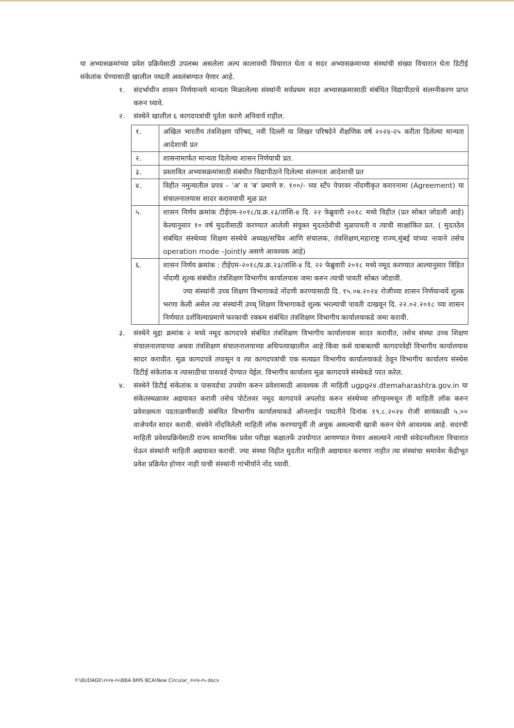या अभ्यासक्रमांच्या प्रवेश प्रक्रियेसाठी उपलब्ध असलेला अल्प कालावधी विचारात घेता व सदर अभ्यासक्रमाच्या संस्थांची संख्या विचारात घेता डिटीई संकेतांक घेण्यासाठी खालील पध्दती अवलंबण्यात येणार आहे.
१. संदर्भाधीन शासन निर्णयान्वये मान्यता मिळालेल्या संस्थांनी सर्वप्रथम सदर अभ्यासक्रमासाठी संबंधित विद्यापीठाचे संलग्नीकरण प्राप्त करुन घ्यावे.
२. संस्थेने खालील ६ कागदपत्रांची पूर्तता करणे अनिवार्य राहील.
| १. | अखिल भारतीय तंत्रशिक्षण परिषद, नवी दिल्ली या शिखर परिषदेने शैक्षणिक वर्ष २०२४-२५ करीता दिलेल्या मान्यता आदेशाची प्रत |
| २. | शासनामार्फत मान्यता दिलेल्या शासन निर्णयाची प्रत. |
| ३. | प्रस्तावित अभ्यासक्रमांसाठी संबंधीत विद्यापीठाने दिलेल्या संलग्नता आदेशाची प्रत |
| ४. | विहीत नमुन्यातील प्रपत्र - 'अ' व 'ब' प्रमाणे रु. १००/- च्या स्टॅंप पेपरवर नोंदणीकृत करारनामा (Agreement) या संचालनालयास सादर करावयाची मूळ प्रत |
| ५. | शासन निर्णय क्रमांक टीईएम-२०१८/प्र.क्र.२३/तांशि-४ दि. २२ फेब्रुवारी २०१८ मध्ये विहीत (प्रत सोबत जोडली आहे) केल्यानुसार १० वर्ष मुदतीसाठी करण्यात आलेली संयुक्त मुदतठेवीची मुळपावती व त्याची साक्षांकित प्रत. ( मुदतठेव संबंधित संस्थेच्या शिक्षण संस्थेचे अध्यक्ष/सचिव आणि संचालक, तंत्रशिक्षण,महाराष्ट्र राज्य,मुंबई यांच्या नावाने तसेच operation mode –Jointly असणे आवश्यक आहे) |
| ६. | शासन निर्णय क्रमांक : टीईएम-२०१८/प्र.क्र.२३/तांशि-४ दि. २२ फेब्रुवारी २०१८ मध्ये नमूद करण्यात आल्यानुसार विहित नोंदणी शुल्क संबंधीत तंत्रशिक्षण विभागीय कार्यालयास जमा करुन त्याची पावती सोबत जोडावी. ज्या संस्थांनी उच्च शिक्षण विभागाकडे नोंदणी करण्यासाठी दि. १५.०७.२०२४ रोजीच्या शासन निर्णयान्वयें शुल्क भरणा केली असेल त्या संस्थांनी उच्च् शिक्षण विभागाकडे शुल्क भरल्याची पावती दाखवून दि. २२.०२.२०१८ च्या शासन निर्णयात दर्शविल्याप्रमाणे फरकाची रक्कम संबंधित तंत्रशिक्षण विभागीय कार्यालयाकडे जमा करावी. |
३. संस्थेने मुद्दा क्रमांक २ मध्ये नमूद कागदपत्रे संबंधित तंत्रशिक्षण विभागीय कार्यालयास सादर करावीत, तसेच संस्था उच्च शिक्षण संचालनालयाच्या अथवा तंत्रशिक्षण संचालनालयाच्या अधिपत्याखालील आहे किंवा कसे याबाबतची कागदपत्रेही विभागीय कार्यालयास सादर करावीत. मूळ कागदपत्रे तपासून व त्या कागदपत्रांची एक सत्यप्रत विभागीय कार्यालयाकडे ठेवून विभागीय कार्यालय संस्थेस डिटीई संकेतांक व त्यासाठीचा पासवर्ड देण्यात येईल. विभागीय कार्यालय मूळ कागदपत्रे संस्थेकडे परत करेल.
४. संस्थेने डिटीई संकेतांक व पासवर्डचा उपयोग करुन प्रवेशासाठी आवश्यक ती माहिती ugpg२४.dtemaharashtra.gov.in या संकेतस्थळावर अद्ययावत करावी तसेच पोर्टलवर नमूद कागदपत्रे अपलोड करुन संस्थेच्या लॉगइनमधून ती माहिती लॉक करुन प्रवेशक्षमता पडताळणीसाठी संबंधित विभागीय कार्यालयाकडे ऑनलाईन पध्दतीने दिनांक १९.८.२०२४ रोजी सायंकाळी ५.०० वाजेपर्यंत सादर करावी. संस्थेने नोंदविलेली माहिती लॉक करण्यापूर्वी ती अचुक असल्याची खात्री करुन घेणे आवश्यक आहे. सदरची माहिती प्रवेशप्रक्रियेसाठी राज्य सामायिक प्रवेश परीक्षा कक्षातर्फे उपयोगात आणण्यात येणार असल्याने त्याची संवेदनशीलता विचारात घेऊन संस्थांनी माहिती अद्ययावत करावी. ज्या संस्था विहीत मुदतीत माहिती अद्ययावत करणार नाहीत त्या संस्थांचा समावेश केंद्रीभूत प्रवेश प्रक्रियेत होणार नाही याची संस्थांनी गांभीर्याने नोंद घ्यावी.
F:\BUDAGE\२०२४-२५\BBA BMS BCA\New Circular_२०२४-२५.docx